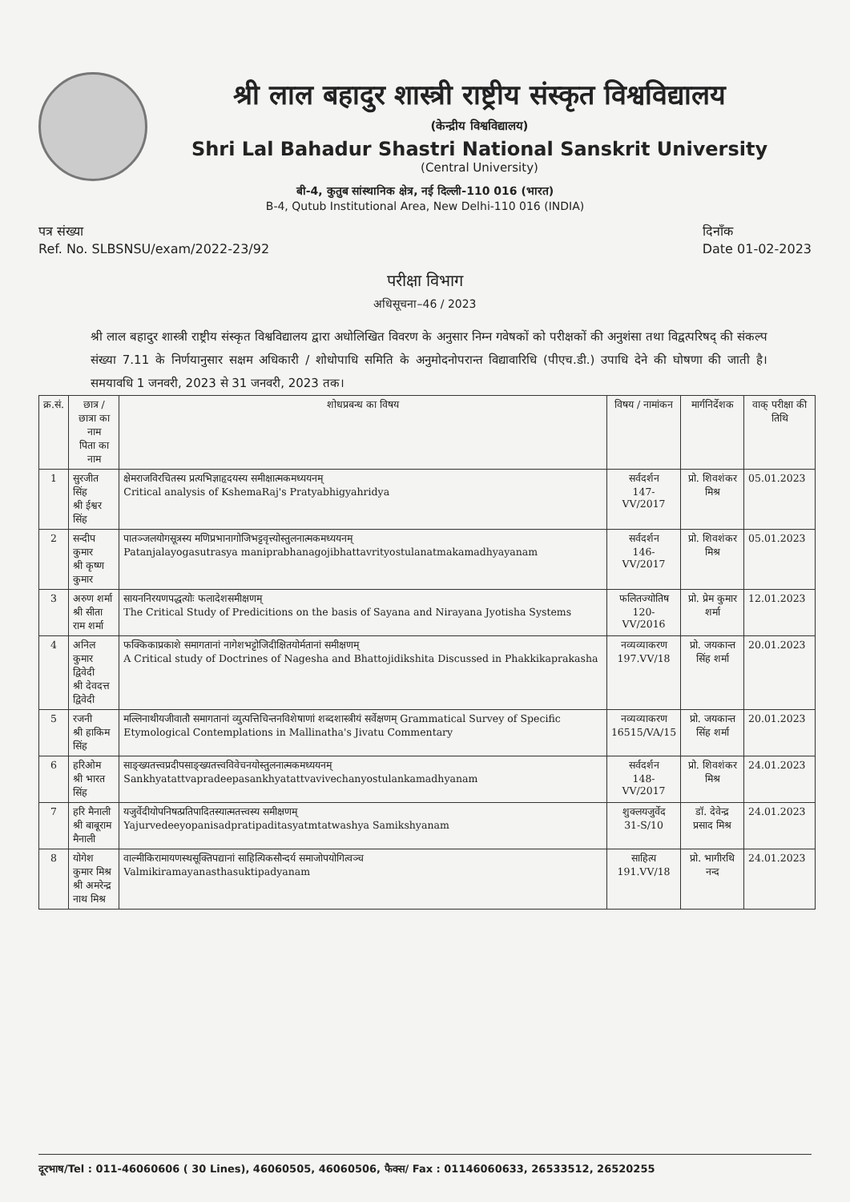श्री लाल बहादुर शास्त्री राष्ट्रीय संस्कृत विश्वविद्यालय
(केन्द्रीय विश्वविद्यालय)
Shri Lal Bahadur Shastri National Sanskrit University
(Central University)
बी-4, कुतुब सांस्थानिक क्षेत्र, नई दिल्ली-110 016 (भारत)
B-4, Qutub Institutional Area, New Delhi-110 016 (INDIA)
पत्र संख्या
Ref. No. SLBSNSU/exam/2022-23/92
दिनाँक
Date 01-02-2023
परीक्षा विभाग
अधिसूचना–46 / 2023
श्री लाल बहादुर शास्त्री राष्ट्रीय संस्कृत विश्वविद्यालय द्वारा अधोलिखित विवरण के अनुसार निम्न गवेषकों को परीक्षकों की अनुशंसा तथा विद्वत्परिषद् की संकल्प संख्या 7.11 के निर्णयानुसार सक्षम अधिकारी / शोधोपाधि समिति के अनुमोदनोपरान्त विद्यावारिधि (पीएच.डी.) उपाधि देने की घोषणा की जाती है। समयावधि 1 जनवरी, 2023 से 31 जनवरी, 2023 तक।
| क्र.सं. | छात्र / छात्रा का नाम पिता का नाम | शोधप्रबन्ध का विषय | विषय / नामांकन | मार्गनिर्देशक | वाक् परीक्षा की तिथि |
| --- | --- | --- | --- | --- | --- |
| 1 | सुरजीत सिंह श्री ईश्वर सिंह | क्षेमराजविरचितस्य प्रत्यभिज्ञाहृदयस्य समीक्षात्मकमध्ययनम् Critical analysis of KshemaRaj's Pratyabhigyahridya | सर्वदर्शन 147-VV/2017 | प्रो. शिवशंकर मिश्र | 05.01.2023 |
| 2 | सन्दीप कुमार श्री कृष्ण कुमार | पातञ्जलयोगसूत्रस्य मणिप्रभानागोजिभट्टवृत्त्योस्तुलनात्मकमध्ययनम् Patanjalayogasutrasya maniprabhanagojibhattavrityostulanatmakamadhyayanam | सर्वदर्शन 146-VV/2017 | प्रो. शिवशंकर मिश्र | 05.01.2023 |
| 3 | अरुण शर्मा श्री सीता राम शर्मा | सायननिरयणपद्धत्योः फलादेशसमीक्षणम् The Critical Study of Predicitions on the basis of Sayana and Nirayana Jyotisha Systems | फलितज्योतिष 120-VV/2016 | प्रो. प्रेम कुमार शर्मा | 12.01.2023 |
| 4 | अनिल कुमार द्विवेदी श्री देवदत्त द्विवेदी | फक्किकाप्रकाशे समागतानां नागेशभट्टोजिदीक्षितयोर्मतानां समीक्षणम् A Critical study of Doctrines of Nagesha and Bhattojidikshita Discussed in Phakkikaprakasha | नव्यव्याकरण 197.VV/18 | प्रो. जयकान्त सिंह शर्मा | 20.01.2023 |
| 5 | रजनी श्री हाकिम सिंह | मल्लिनाथीयजीवातौ समागतानां व्युत्पत्तिचिन्तनविशेषाणां शब्दशास्त्रीयं सर्वेक्षणम् Grammatical Survey of Specific Etymological Contemplations in Mallinatha's Jivatu Commentary | नव्यव्याकरण 16515/VA/15 | प्रो. जयकान्त सिंह शर्मा | 20.01.2023 |
| 6 | हरिओम श्री भारत सिंह | साङ्ख्यतत्त्वप्रदीपसाङ्ख्यतत्त्वविवेचनयोस्तुलनात्मकमध्ययनम् Sankhyatattvapradeepasankhyatattvavivechanyostulankamadhyanam | सर्वदर्शन 148-VV/2017 | प्रो. शिवशंकर मिश्र | 24.01.2023 |
| 7 | हरि मैनाली श्री बाबूराम मैनाली | यजुर्वेदीयोपनिषत्प्रतिपादितस्यात्मतत्त्वस्य समीक्षणम् Yajurvedeeyopanisadpratipaditasyatmtatwashya Samikshyanam | शुक्लयजुर्वेद 31-S/10 | डॉ. देवेन्द्र प्रसाद मिश्र | 24.01.2023 |
| 8 | योगेश कुमार मिश्र श्री अमरेन्द्र नाथ मिश्र | वाल्मीकिरामायणस्थसूक्तिपद्यानां साहित्यिकसौन्दर्य समाजोपयोगित्वञ्च Valmikiramayanasthasuktipadyanam | साहित्य 191.VV/18 | प्रो. भागीरथि नन्द | 24.01.2023 |
दूरभाष/Tel : 011-46060606 ( 30 Lines), 46060505, 46060506, फैक्स/ Fax : 01146060633, 26533512, 26520255